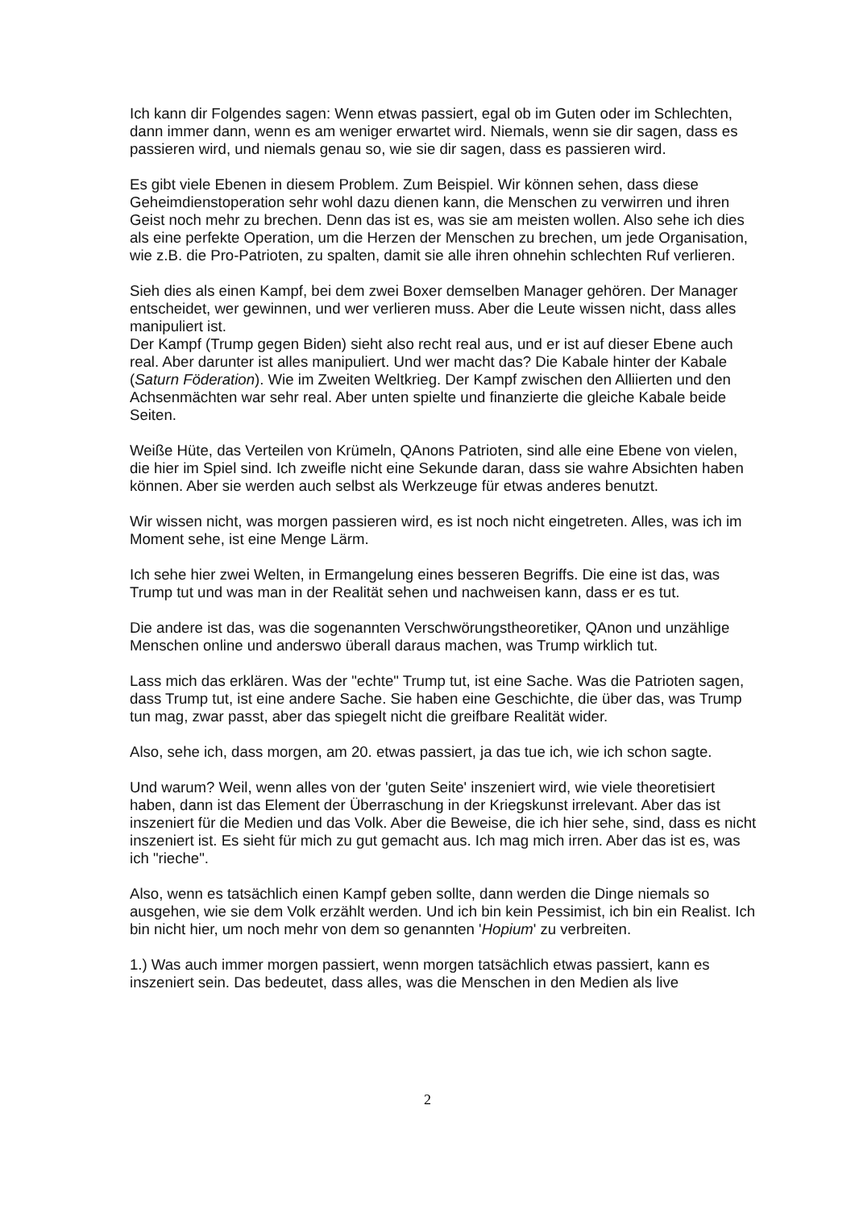Ich kann dir Folgendes sagen: Wenn etwas passiert, egal ob im Guten oder im Schlechten, dann immer dann, wenn es am weniger erwartet wird. Niemals, wenn sie dir sagen, dass es passieren wird, und niemals genau so, wie sie dir sagen, dass es passieren wird.
Es gibt viele Ebenen in diesem Problem. Zum Beispiel. Wir können sehen, dass diese Geheimdienstoperation sehr wohl dazu dienen kann, die Menschen zu verwirren und ihren Geist noch mehr zu brechen. Denn das ist es, was sie am meisten wollen. Also sehe ich dies als eine perfekte Operation, um die Herzen der Menschen zu brechen, um jede Organisation, wie z.B. die Pro-Patrioten, zu spalten, damit sie alle ihren ohnehin schlechten Ruf verlieren.
Sieh dies als einen Kampf, bei dem zwei Boxer demselben Manager gehören. Der Manager entscheidet, wer gewinnen, und wer verlieren muss. Aber die Leute wissen nicht, dass alles manipuliert ist.
Der Kampf (Trump gegen Biden) sieht also recht real aus, und er ist auf dieser Ebene auch real. Aber darunter ist alles manipuliert. Und wer macht das? Die Kabale hinter der Kabale (Saturn Föderation). Wie im Zweiten Weltkrieg. Der Kampf zwischen den Alliierten und den Achsenmächten war sehr real. Aber unten spielte und finanzierte die gleiche Kabale beide Seiten.
Weiße Hüte, das Verteilen von Krümeln, QAnons Patrioten, sind alle eine Ebene von vielen, die hier im Spiel sind. Ich zweifle nicht eine Sekunde daran, dass sie wahre Absichten haben können. Aber sie werden auch selbst als Werkzeuge für etwas anderes benutzt.
Wir wissen nicht, was morgen passieren wird, es ist noch nicht eingetreten. Alles, was ich im Moment sehe, ist eine Menge Lärm.
Ich sehe hier zwei Welten, in Ermangelung eines besseren Begriffs. Die eine ist das, was Trump tut und was man in der Realität sehen und nachweisen kann, dass er es tut.
Die andere ist das, was die sogenannten Verschwörungstheoretiker, QAnon und unzählige Menschen online und anderswo überall daraus machen, was Trump wirklich tut.
Lass mich das erklären. Was der "echte" Trump tut, ist eine Sache. Was die Patrioten sagen, dass Trump tut, ist eine andere Sache. Sie haben eine Geschichte, die über das, was Trump tun mag, zwar passt, aber das spiegelt nicht die greifbare Realität wider.
Also, sehe ich, dass morgen, am 20. etwas passiert, ja das tue ich, wie ich schon sagte.
Und warum? Weil, wenn alles von der 'guten Seite' inszeniert wird, wie viele theoretisiert haben, dann ist das Element der Überraschung in der Kriegskunst irrelevant. Aber das ist inszeniert für die Medien und das Volk. Aber die Beweise, die ich hier sehe, sind, dass es nicht inszeniert ist. Es sieht für mich zu gut gemacht aus. Ich mag mich irren. Aber das ist es, was ich "rieche".
Also, wenn es tatsächlich einen Kampf geben sollte, dann werden die Dinge niemals so ausgehen, wie sie dem Volk erzählt werden. Und ich bin kein Pessimist, ich bin ein Realist. Ich bin nicht hier, um noch mehr von dem so genannten 'Hopium' zu verbreiten.
1.) Was auch immer morgen passiert, wenn morgen tatsächlich etwas passiert, kann es inszeniert sein. Das bedeutet, dass alles, was die Menschen in den Medien als live
2